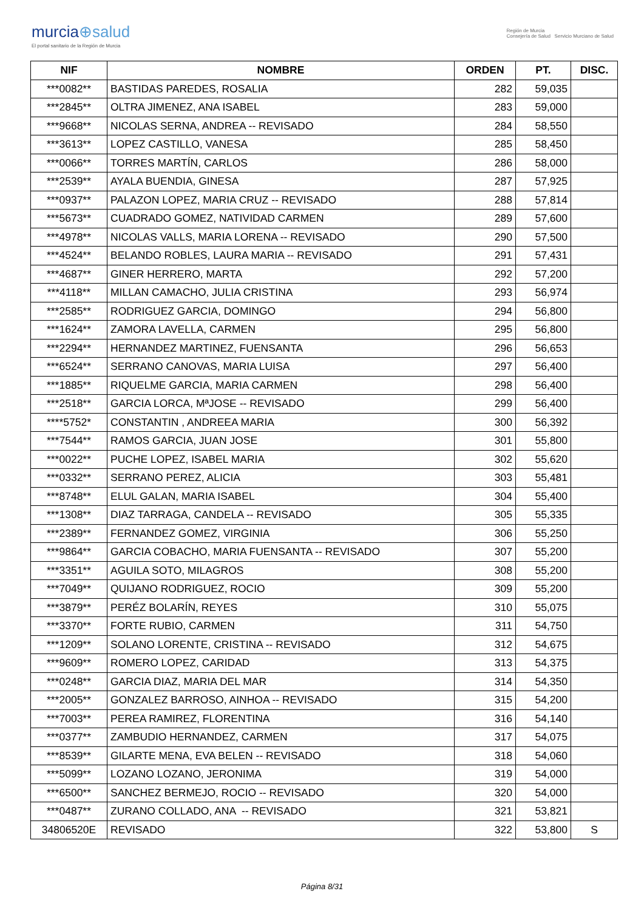murcia⊕salud
El portal sanitario de la Región de Murcia
Región de Murcia
Consejería de Salud Servicio Murciano de Salud
| NIF | NOMBRE | ORDEN | PT. | DISC. |
| --- | --- | --- | --- | --- |
| ***0082** | BASTIDAS PAREDES, ROSALIA | 282 | 59,035 | |
| ***2845** | OLTRA JIMENEZ, ANA ISABEL | 283 | 59,000 | |
| ***9668** | NICOLAS SERNA, ANDREA -- REVISADO | 284 | 58,550 | |
| ***3613** | LOPEZ CASTILLO, VANESA | 285 | 58,450 | |
| ***0066** | TORRES MARTÍN, CARLOS | 286 | 58,000 | |
| ***2539** | AYALA BUENDIA, GINESA | 287 | 57,925 | |
| ***0937** | PALAZON LOPEZ, MARIA CRUZ -- REVISADO | 288 | 57,814 | |
| ***5673** | CUADRADO GOMEZ, NATIVIDAD CARMEN | 289 | 57,600 | |
| ***4978** | NICOLAS VALLS, MARIA LORENA -- REVISADO | 290 | 57,500 | |
| ***4524** | BELANDO ROBLES, LAURA MARIA -- REVISADO | 291 | 57,431 | |
| ***4687** | GINER HERRERO, MARTA | 292 | 57,200 | |
| ***4118** | MILLAN CAMACHO, JULIA CRISTINA | 293 | 56,974 | |
| ***2585** | RODRIGUEZ GARCIA, DOMINGO | 294 | 56,800 | |
| ***1624** | ZAMORA LAVELLA, CARMEN | 295 | 56,800 | |
| ***2294** | HERNANDEZ MARTINEZ, FUENSANTA | 296 | 56,653 | |
| ***6524** | SERRANO CANOVAS, MARIA LUISA | 297 | 56,400 | |
| ***1885** | RIQUELME GARCIA, MARIA CARMEN | 298 | 56,400 | |
| ***2518** | GARCIA LORCA, MªJOSE -- REVISADO | 299 | 56,400 | |
| ****5752* | CONSTANTIN , ANDREEA MARIA | 300 | 56,392 | |
| ***7544** | RAMOS GARCIA, JUAN JOSE | 301 | 55,800 | |
| ***0022** | PUCHE LOPEZ, ISABEL MARIA | 302 | 55,620 | |
| ***0332** | SERRANO PEREZ, ALICIA | 303 | 55,481 | |
| ***8748** | ELUL GALAN, MARIA ISABEL | 304 | 55,400 | |
| ***1308** | DIAZ TARRAGA, CANDELA -- REVISADO | 305 | 55,335 | |
| ***2389** | FERNANDEZ GOMEZ, VIRGINIA | 306 | 55,250 | |
| ***9864** | GARCIA COBACHO, MARIA FUENSANTA -- REVISADO | 307 | 55,200 | |
| ***3351** | AGUILA SOTO, MILAGROS | 308 | 55,200 | |
| ***7049** | QUIJANO RODRIGUEZ, ROCIO | 309 | 55,200 | |
| ***3879** | PERÉZ BOLARÍN, REYES | 310 | 55,075 | |
| ***3370** | FORTE RUBIO, CARMEN | 311 | 54,750 | |
| ***1209** | SOLANO LORENTE, CRISTINA -- REVISADO | 312 | 54,675 | |
| ***9609** | ROMERO LOPEZ, CARIDAD | 313 | 54,375 | |
| ***0248** | GARCIA DIAZ, MARIA DEL MAR | 314 | 54,350 | |
| ***2005** | GONZALEZ BARROSO, AINHOA -- REVISADO | 315 | 54,200 | |
| ***7003** | PEREA RAMIREZ, FLORENTINA | 316 | 54,140 | |
| ***0377** | ZAMBUDIO HERNANDEZ, CARMEN | 317 | 54,075 | |
| ***8539** | GILARTE MENA, EVA BELEN -- REVISADO | 318 | 54,060 | |
| ***5099** | LOZANO LOZANO, JERONIMA | 319 | 54,000 | |
| ***6500** | SANCHEZ BERMEJO, ROCIO -- REVISADO | 320 | 54,000 | |
| ***0487** | ZURANO COLLADO, ANA -- REVISADO | 321 | 53,821 | |
| 34806520E | REVISADO | 322 | 53,800 | S |
Página 8/31